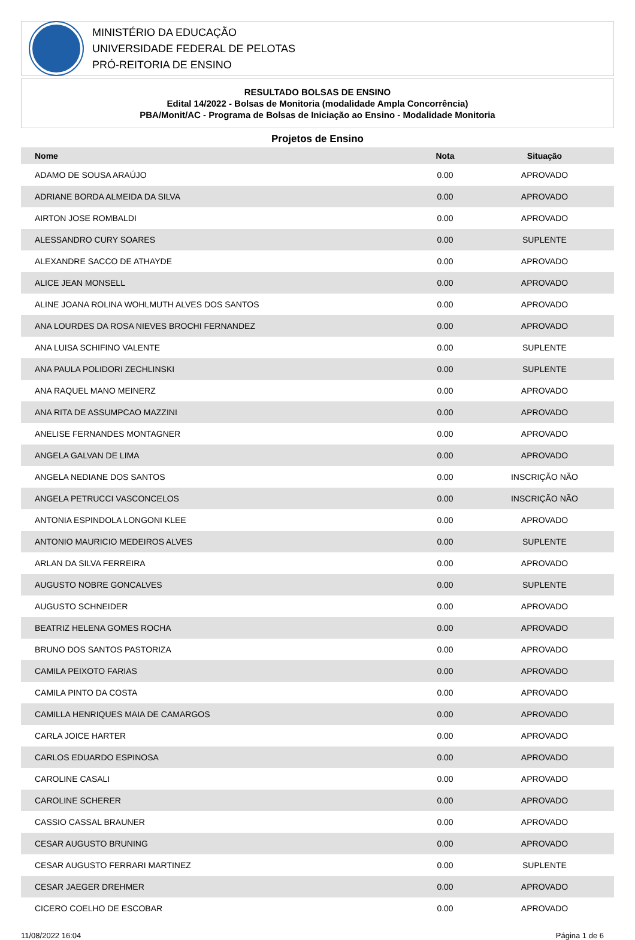MINISTÉRIO DA EDUCAÇÃO
UNIVERSIDADE FEDERAL DE PELOTAS
PRÓ-REITORIA DE ENSINO
RESULTADO BOLSAS DE ENSINO
Edital 14/2022 - Bolsas de Monitoria (modalidade Ampla Concorrência)
PBA/Monit/AC - Programa de Bolsas de Iniciação ao Ensino - Modalidade Monitoria
Projetos de Ensino
| Nome | Nota | Situação |
| --- | --- | --- |
| ADAMO DE SOUSA ARAÚJO | 0.00 | APROVADO |
| ADRIANE BORDA ALMEIDA DA SILVA | 0.00 | APROVADO |
| AIRTON JOSE ROMBALDI | 0.00 | APROVADO |
| ALESSANDRO CURY SOARES | 0.00 | SUPLENTE |
| ALEXANDRE SACCO DE ATHAYDE | 0.00 | APROVADO |
| ALICE JEAN MONSELL | 0.00 | APROVADO |
| ALINE JOANA ROLINA WOHLMUTH ALVES DOS SANTOS | 0.00 | APROVADO |
| ANA LOURDES DA ROSA NIEVES BROCHI FERNANDEZ | 0.00 | APROVADO |
| ANA LUISA SCHIFINO VALENTE | 0.00 | SUPLENTE |
| ANA PAULA POLIDORI ZECHLINSKI | 0.00 | SUPLENTE |
| ANA RAQUEL MANO MEINERZ | 0.00 | APROVADO |
| ANA RITA DE ASSUMPCAO MAZZINI | 0.00 | APROVADO |
| ANELISE FERNANDES MONTAGNER | 0.00 | APROVADO |
| ANGELA GALVAN DE LIMA | 0.00 | APROVADO |
| ANGELA NEDIANE DOS SANTOS | 0.00 | INSCRIÇÃO NÃO |
| ANGELA PETRUCCI VASCONCELOS | 0.00 | INSCRIÇÃO NÃO |
| ANTONIA ESPINDOLA LONGONI KLEE | 0.00 | APROVADO |
| ANTONIO MAURICIO MEDEIROS ALVES | 0.00 | SUPLENTE |
| ARLAN DA SILVA FERREIRA | 0.00 | APROVADO |
| AUGUSTO NOBRE GONCALVES | 0.00 | SUPLENTE |
| AUGUSTO SCHNEIDER | 0.00 | APROVADO |
| BEATRIZ HELENA GOMES ROCHA | 0.00 | APROVADO |
| BRUNO DOS SANTOS PASTORIZA | 0.00 | APROVADO |
| CAMILA PEIXOTO FARIAS | 0.00 | APROVADO |
| CAMILA PINTO DA COSTA | 0.00 | APROVADO |
| CAMILLA HENRIQUES MAIA DE CAMARGOS | 0.00 | APROVADO |
| CARLA JOICE HARTER | 0.00 | APROVADO |
| CARLOS EDUARDO ESPINOSA | 0.00 | APROVADO |
| CAROLINE CASALI | 0.00 | APROVADO |
| CAROLINE SCHERER | 0.00 | APROVADO |
| CASSIO CASSAL BRAUNER | 0.00 | APROVADO |
| CESAR AUGUSTO BRUNING | 0.00 | APROVADO |
| CESAR AUGUSTO FERRARI MARTINEZ | 0.00 | SUPLENTE |
| CESAR JAEGER DREHMER | 0.00 | APROVADO |
| CICERO COELHO DE ESCOBAR | 0.00 | APROVADO |
11/08/2022 16:04 Página 1 de 6